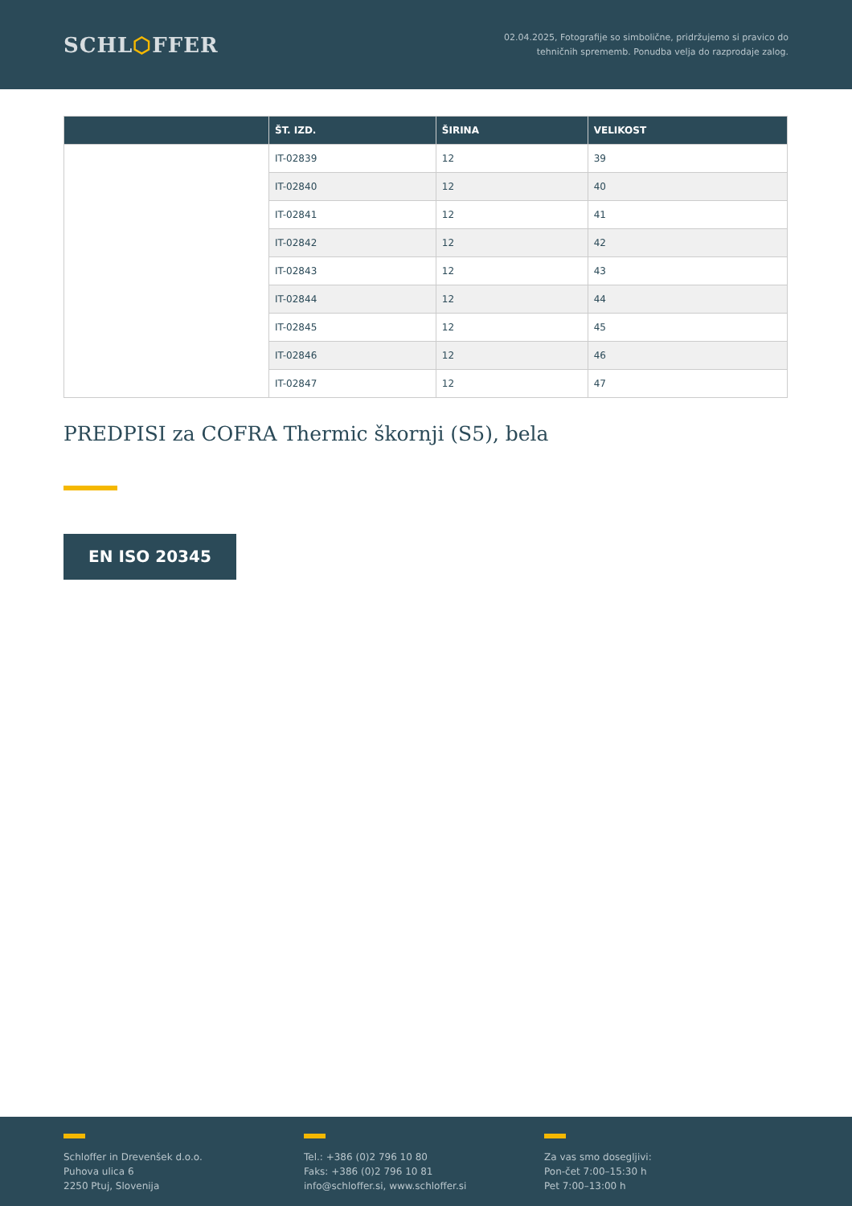SCHL⬡FFER
02.04.2025, Fotografije so simbolične, pridržujemo si pravico do
tehničnih sprememb. Ponudba velja do razprodaje zalog.
| | ŠT. IZD. | ŠIRINA | VELIKOST |
| --- | --- | --- | --- |
| | IT-02839 | 12 | 39 |
| | IT-02840 | 12 | 40 |
| | IT-02841 | 12 | 41 |
| | IT-02842 | 12 | 42 |
| | IT-02843 | 12 | 43 |
| | IT-02844 | 12 | 44 |
| | IT-02845 | 12 | 45 |
| | IT-02846 | 12 | 46 |
| | IT-02847 | 12 | 47 |
PREDPISI za COFRA Thermic škornji (S5), bela
EN ISO 20345
Schloffer in Drevenšek d.o.o.
Puhova ulica 6
2250 Ptuj, Slovenija
Tel.: +386 (0)2 796 10 80
Faks: +386 (0)2 796 10 81
info@schloffer.si, www.schloffer.si
Za vas smo dosegljivi:
Pon-čet 7:00–15:30 h
Pet 7:00–13:00 h